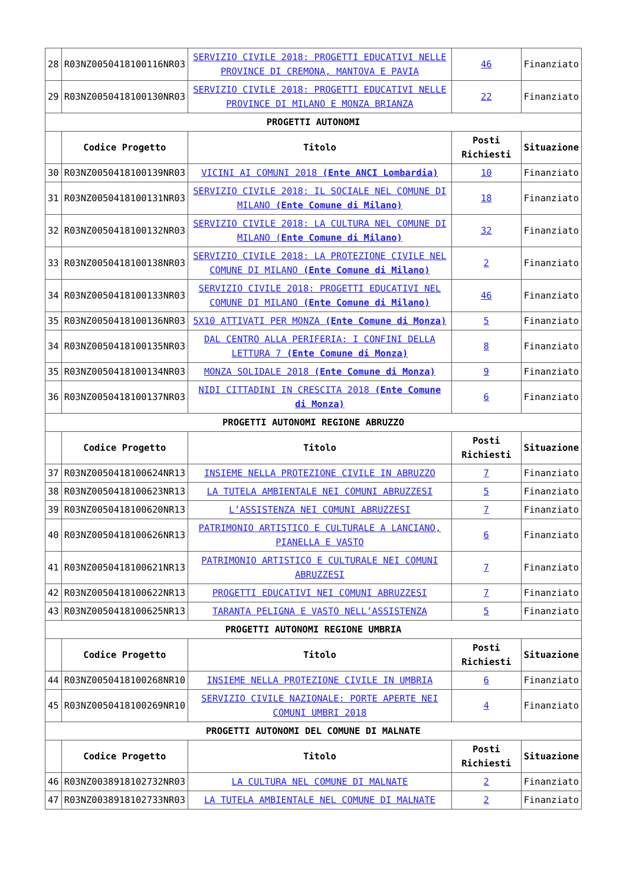| 28 | R03NZ0050418100116NR03 | SERVIZIO CIVILE 2018: PROGETTI EDUCATIVI NELLE PROVINCE DI CREMONA, MANTOVA E PAVIA | 46 | Finanziato |
| 29 | R03NZ0050418100130NR03 | SERVIZIO CIVILE 2018: PROGETTI EDUCATIVI NELLE PROVINCE DI MILANO E MONZA BRIANZA | 22 | Finanziato |
| PROGETTI AUTONOMI | | | | |
| | Codice Progetto | Titolo | Posti Richiesti | Situazione |
| 30 | R03NZ0050418100139NR03 | VICINI AI COMUNI 2018 (Ente ANCI Lombardia) | 10 | Finanziato |
| 31 | R03NZ0050418100131NR03 | SERVIZIO CIVILE 2018: IL SOCIALE NEL COMUNE DI MILANO (Ente Comune di Milano) | 18 | Finanziato |
| 32 | R03NZ0050418100132NR03 | SERVIZIO CIVILE 2018: LA CULTURA NEL COMUNE DI MILANO ( Ente Comune di Milano) | 32 | Finanziato |
| 33 | R03NZ0050418100138NR03 | SERVIZIO CIVILE 2018: LA PROTEZIONE CIVILE NEL COMUNE DI MILANO (Ente Comune di Milano) | 2 | Finanziato |
| 34 | R03NZ0050418100133NR03 | SERVIZIO CIVILE 2018: PROGETTI EDUCATIVI NEL COMUNE DI MILANO (Ente Comune di Milano) | 46 | Finanziato |
| 35 | R03NZ0050418100136NR03 | 5X10 ATTIVATI PER MONZA (Ente Comune di Monza) | 5 | Finanziato |
| 34 | R03NZ0050418100135NR03 | DAL CENTRO ALLA PERIFERIA: I CONFINI DELLA LETTURA 7 (Ente Comune di Monza) | 8 | Finanziato |
| 35 | R03NZ0050418100134NR03 | MONZA SOLIDALE 2018 (Ente Comune di Monza) | 9 | Finanziato |
| 36 | R03NZ0050418100137NR03 | NIDI CITTADINI IN CRESCITA 2018 (Ente Comune di Monza) | 6 | Finanziato |
| PROGETTI AUTONOMI REGIONE ABRUZZO | | | | |
| | Codice Progetto | Titolo | Posti Richiesti | Situazione |
| 37 | R03NZ0050418100624NR13 | INSIEME NELLA PROTEZIONE CIVILE IN ABRUZZO | 7 | Finanziato |
| 38 | R03NZ0050418100623NR13 | LA TUTELA AMBIENTALE NEI COMUNI ABRUZZESI | 5 | Finanziato |
| 39 | R03NZ0050418100620NR13 | L’ASSISTENZA NEI COMUNI ABRUZZESI | 7 | Finanziato |
| 40 | R03NZ0050418100626NR13 | PATRIMONIO ARTISTICO E CULTURALE A LANCIANO, PIANELLA E VASTO | 6 | Finanziato |
| 41 | R03NZ0050418100621NR13 | PATRIMONIO ARTISTICO E CULTURALE NEI COMUNI ABRUZZESI | 7 | Finanziato |
| 42 | R03NZ0050418100622NR13 | PROGETTI EDUCATIVI NEI COMUNI ABRUZZESI | 7 | Finanziato |
| 43 | R03NZ0050418100625NR13 | TARANTA PELIGNA E VASTO NELL’ASSISTENZA | 5 | Finanziato |
| PROGETTI AUTONOMI REGIONE UMBRIA | | | | |
| | Codice Progetto | Titolo | Posti Richiesti | Situazione |
| 44 | R03NZ0050418100268NR10 | INSIEME NELLA PROTEZIONE CIVILE IN UMBRIA | 6 | Finanziato |
| 45 | R03NZ0050418100269NR10 | SERVIZIO CIVILE NAZIONALE: PORTE APERTE NEI COMUNI UMBRI 2018 | 4 | Finanziato |
| PROGETTI AUTONOMI DEL COMUNE DI MALNATE | | | | |
| | Codice Progetto | Titolo | Posti Richiesti | Situazione |
| 46 | R03NZ0038918102732NR03 | LA CULTURA NEL COMUNE DI MALNATE | 2 | Finanziato |
| 47 | R03NZ0038918102733NR03 | LA TUTELA AMBIENTALE NEL COMUNE DI MALNATE | 2 | Finanziato |